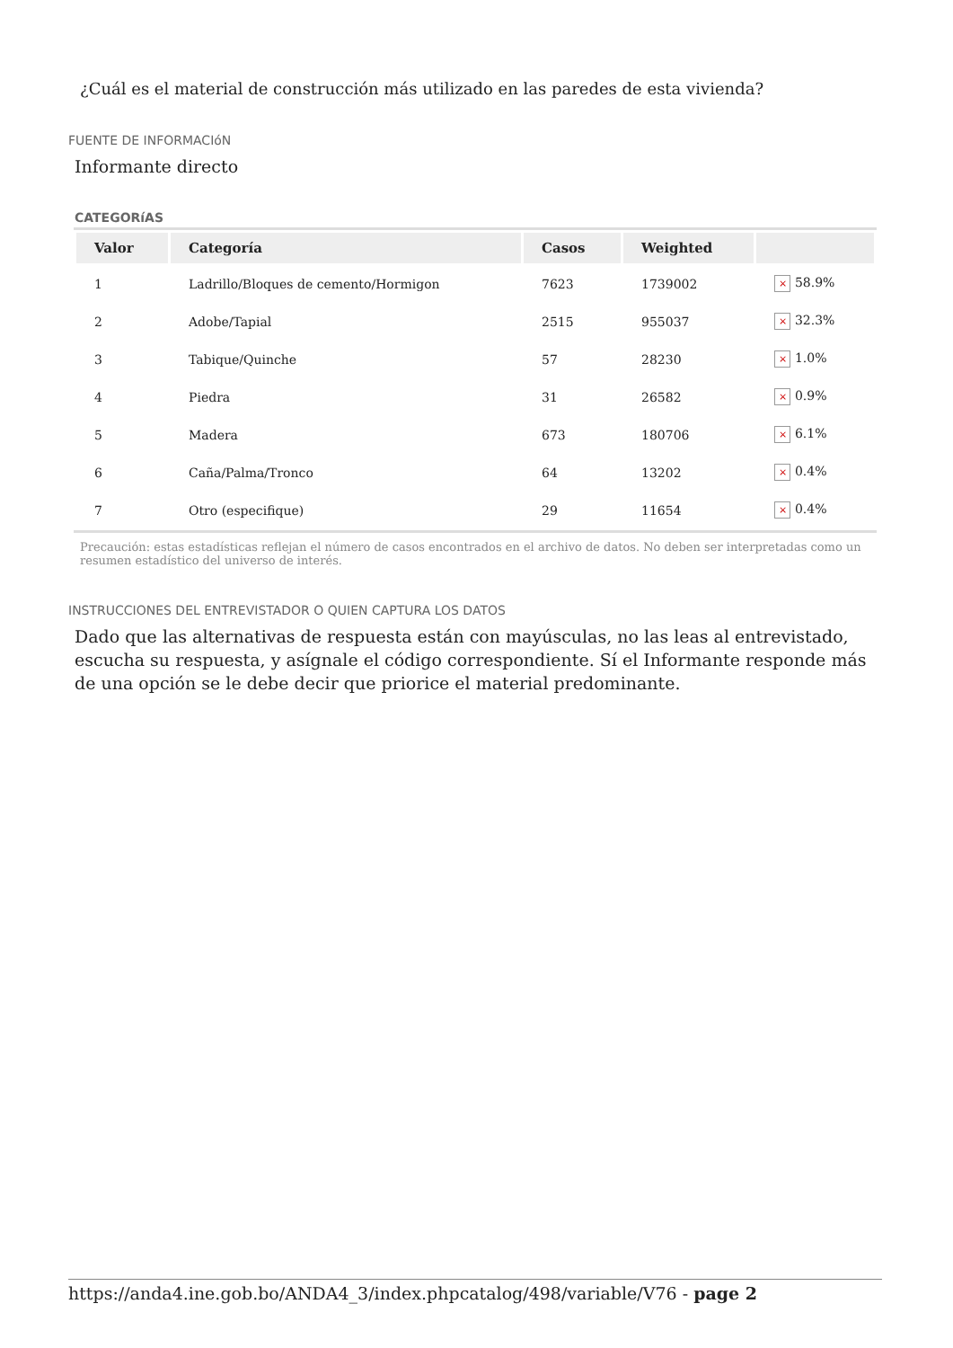¿Cuál es el material de construcción más utilizado en las paredes de esta vivienda?
FUENTE DE INFORMACIóN
Informante directo
CATEGORíAS
| Valor | Categoría | Casos | Weighted | |
| --- | --- | --- | --- | --- |
| 1 | Ladrillo/Bloques de cemento/Hormigon | 7623 | 1739002 | × 58.9% |
| 2 | Adobe/Tapial | 2515 | 955037 | × 32.3% |
| 3 | Tabique/Quinche | 57 | 28230 | × 1.0% |
| 4 | Piedra | 31 | 26582 | × 0.9% |
| 5 | Madera | 673 | 180706 | × 6.1% |
| 6 | Caña/Palma/Tronco | 64 | 13202 | × 0.4% |
| 7 | Otro (especifique) | 29 | 11654 | × 0.4% |
Precaución: estas estadísticas reflejan el número de casos encontrados en el archivo de datos. No deben ser interpretadas como un resumen estadístico del universo de interés.
INSTRUCCIONES DEL ENTREVISTADOR O QUIEN CAPTURA LOS DATOS
Dado que las alternativas de respuesta están con mayúsculas, no las leas al entrevistado, escucha su respuesta, y asígnale el código correspondiente. Sí el Informante responde más de una opción se le debe decir que priorice el material predominante.
https://anda4.ine.gob.bo/ANDA4_3/index.phpcatalog/498/variable/V76 - page 2